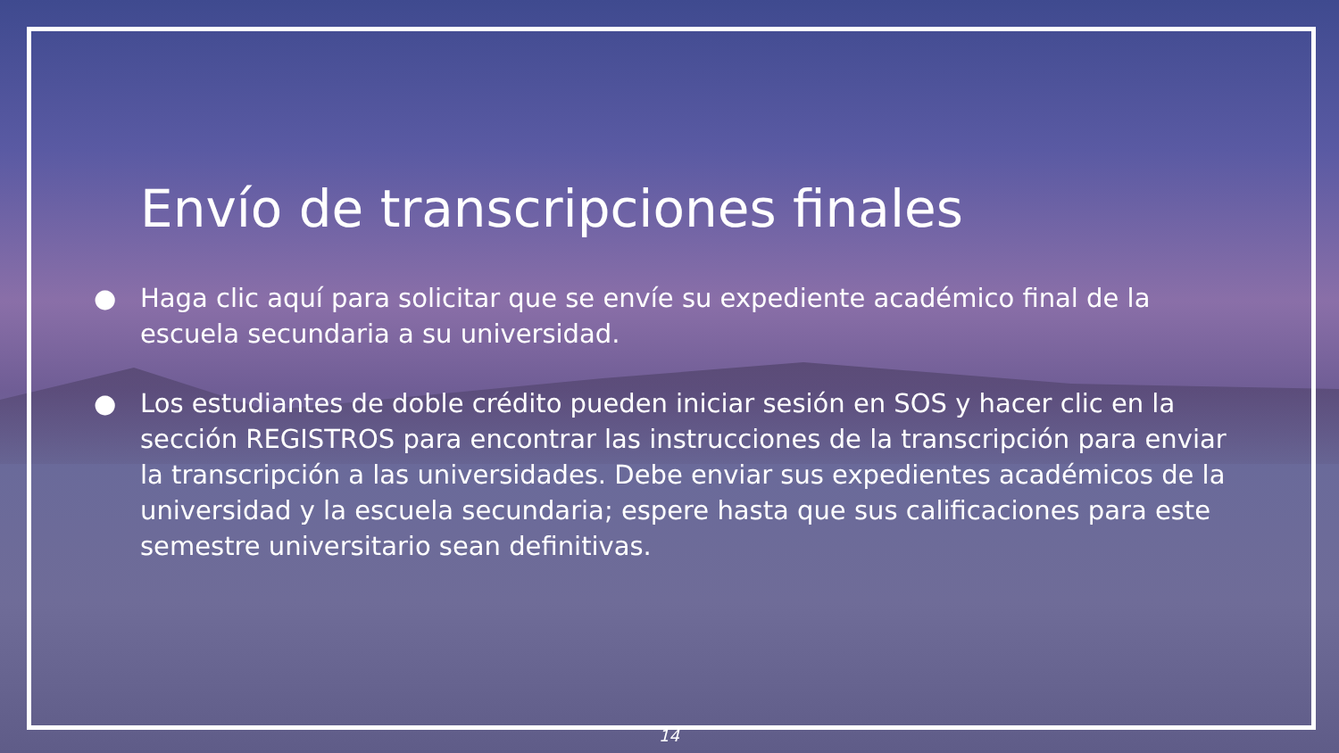Envío de transcripciones finales
● Haga clic aquí para solicitar que se envíe su expediente académico final de la escuela secundaria a su universidad.
● Los estudiantes de doble crédito pueden iniciar sesión en SOS y hacer clic en la sección REGISTROS para encontrar las instrucciones de la transcripción para enviar la transcripción a las universidades. Debe enviar sus expedientes académicos de la universidad y la escuela secundaria; espere hasta que sus calificaciones para este semestre universitario sean definitivas.
14